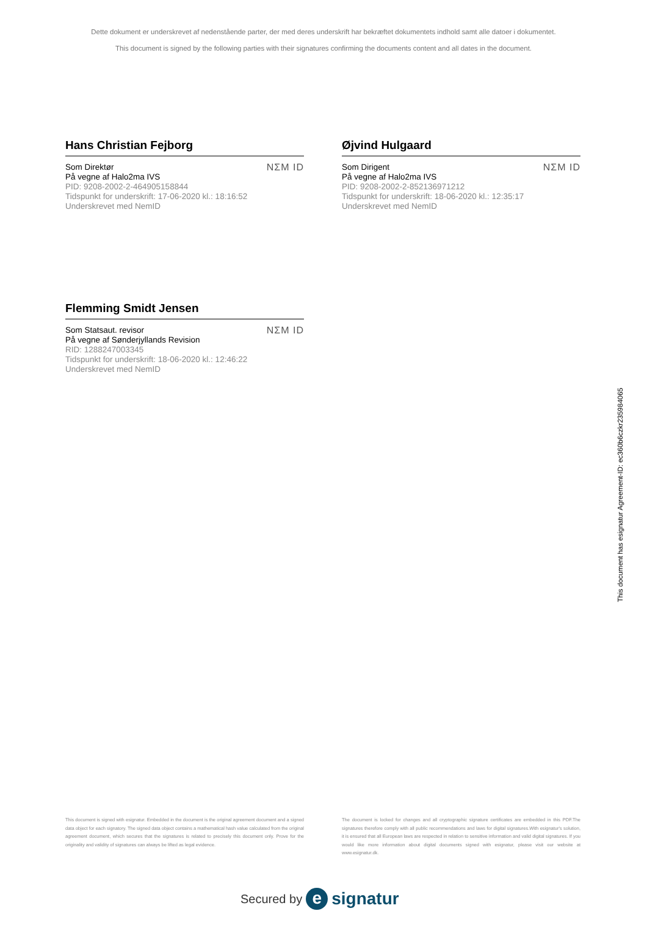Dette dokument er underskrevet af nedenstående parter, der med deres underskrift har bekræftet dokumentets indhold samt alle datoer i dokumentet.
This document is signed by the following parties with their signatures confirming the documents content and all dates in the document.
Hans Christian Fejborg
Som Direktør
På vegne af Halo2ma IVS
PID: 9208-2002-2-464905158844
Tidspunkt for underskrift: 17-06-2020 kl.: 18:16:52
Underskrevet med NemID
NΣM ID
Øjvind Hulgaard
Som Dirigent
På vegne af Halo2ma IVS
PID: 9208-2002-2-852136971212
Tidspunkt for underskrift: 18-06-2020 kl.: 12:35:17
Underskrevet med NemID
NΣM ID
Flemming Smidt Jensen
Som Statsaut. revisor
På vegne af Sønderjyllands Revision
RID: 1288247003345
Tidspunkt for underskrift: 18-06-2020 kl.: 12:46:22
Underskrevet med NemID
NΣM ID
This document is signed with esignatur. Embedded in the document is the original agreement document and a signed data object for each signatory. The signed data object contains a mathematical hash value calculated from the original agreement document, which secures that the signatures is related to precisely this document only. Prove for the originality and validity of signatures can always be lifted as legal evidence.
The document is locked for changes and all cryptographic signature certificates are embedded in this PDF.The signatures therefore comply with all public recommendations and laws for digital signatures.With esignatur's solution, it is ensured that all European laws are respected in relation to sensitive information and valid digital signatures. If you would like more information about digital documents signed with esignatur, please visit our website at www.esignatur.dk.
Secured by e signatur
This document has esignatur Agreement-ID: ec360b6czkr235984065